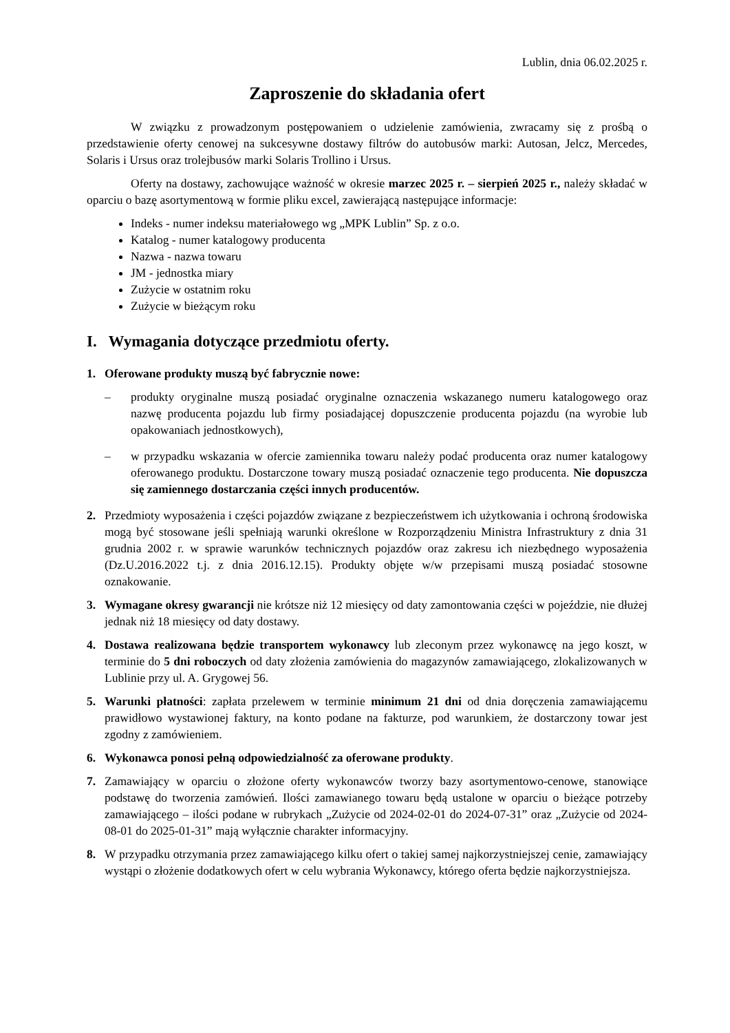Lublin, dnia 06.02.2025 r.
Zaproszenie do składania ofert
W związku z prowadzonym postępowaniem o udzielenie zamówienia, zwracamy się z prośbą o przedstawienie oferty cenowej na sukcesywne dostawy filtrów do autobusów marki: Autosan, Jelcz, Mercedes, Solaris i Ursus oraz trolejbusów marki Solaris Trollino i Ursus.
Oferty na dostawy, zachowujące ważność w okresie marzec 2025 r. – sierpień 2025 r., należy składać w oparciu o bazę asortymentową w formie pliku excel, zawierającą następujące informacje:
Indeks - numer indeksu materiałowego wg „MPK Lublin” Sp. z o.o.
Katalog - numer katalogowy producenta
Nazwa - nazwa towaru
JM - jednostka miary
Zużycie w ostatnim roku
Zużycie w bieżącym roku
I. Wymagania dotyczące przedmiotu oferty.
1. Oferowane produkty muszą być fabrycznie nowe:
– produkty oryginalne muszą posiadać oryginalne oznaczenia wskazanego numeru katalogowego oraz nazwę producenta pojazdu lub firmy posiadającej dopuszczenie producenta pojazdu (na wyrobie lub opakowaniach jednostkowych),
– w przypadku wskazania w ofercie zamiennika towaru należy podać producenta oraz numer katalogowy oferowanego produktu. Dostarczone towary muszą posiadać oznaczenie tego producenta. Nie dopuszcza się zamiennego dostarczania części innych producentów.
2. Przedmioty wyposażenia i części pojazdów związane z bezpieczeństwem ich użytkowania i ochroną środowiska mogą być stosowane jeśli spełniają warunki określone w Rozporządzeniu Ministra Infrastruktury z dnia 31 grudnia 2002 r. w sprawie warunków technicznych pojazdów oraz zakresu ich niezbędnego wyposażenia (Dz.U.2016.2022 t.j. z dnia 2016.12.15). Produkty objęte w/w przepisami muszą posiadać stosowne oznakowanie.
3. Wymagane okresy gwarancji nie krótsze niż 12 miesięcy od daty zamontowania części w pojeździe, nie dłużej jednak niż 18 miesięcy od daty dostawy.
4. Dostawa realizowana będzie transportem wykonawcy lub zleconym przez wykonawcę na jego koszt, w terminie do 5 dni roboczych od daty złożenia zamówienia do magazynów zamawiającego, zlokalizowanych w Lublinie przy ul. A. Grygowej 56.
5. Warunki płatności: zapłata przelewem w terminie minimum 21 dni od dnia doręczenia zamawiającemu prawidłowo wystawionej faktury, na konto podane na fakturze, pod warunkiem, że dostarczony towar jest zgodny z zamówieniem.
6. Wykonawca ponosi pełną odpowiedzialność za oferowane produkty.
7. Zamawiający w oparciu o złożone oferty wykonawców tworzy bazy asortymentowo-cenowe, stanowiące podstawę do tworzenia zamówień. Ilości zamawianego towaru będą ustalone w oparciu o bieżące potrzeby zamawiającego – ilości podane w rubrykach „Zużycie od 2024-02-01 do 2024-07-31” oraz „Zużycie od 2024-08-01 do 2025-01-31” mają wyłącznie charakter informacyjny.
8. W przypadku otrzymania przez zamawiającego kilku ofert o takiej samej najkorzystniejszej cenie, zamawiający wystąpi o złożenie dodatkowych ofert w celu wybrania Wykonawcy, którego oferta będzie najkorzystniejsza.